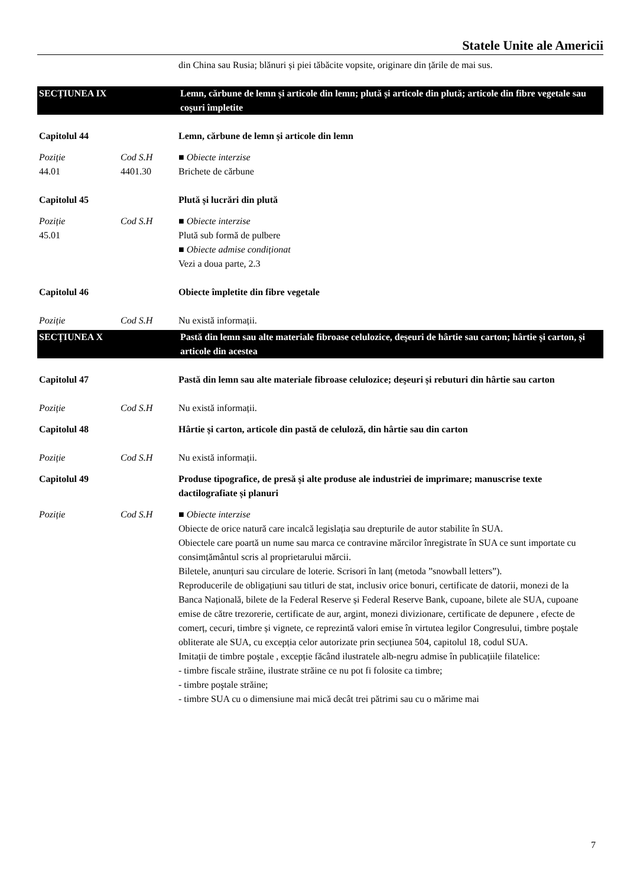Statele Unite ale Americii
din China sau Rusia; blănuri și piei tăbăcite vopsite, originare din țările de mai sus.
SECȚIUNEA IX Lemn, cărbune de lemn și articole din lemn; plută și articole din plută; articole din fibre vegetale sau coşuri împletite
Capitolul 44 Lemn, cărbune de lemn și articole din lemn
Poziție
44.01
Cod S.H
4401.30
■ Obiecte interzise
Brichete de cărbune
Capitolul 45 Plută și lucrări din plută
Poziție
45.01
Cod S.H ■ Obiecte interzise
Plută sub formă de pulbere
■ Obiecte admise condiționat
Vezi a doua parte, 2.3
Capitolul 46 Obiecte împletite din fibre vegetale
Poziție Cod S.H Nu există informații.
SECȚIUNEA X Pastă din lemn sau alte materiale fibroase celulozice, deşeuri de hârtie sau carton; hârtie și carton, și articole din acestea
Capitolul 47 Pastă din lemn sau alte materiale fibroase celulozice; deşeuri și rebuturi din hârtie sau carton
Poziție Cod S.H Nu există informații.
Capitolul 48 Hârtie și carton, articole din pastă de celuloză, din hârtie sau din carton
Poziție Cod S.H Nu există informații.
Capitolul 49 Produse tipografice, de presă și alte produse ale industriei de imprimare; manuscrise texte dactilografiate și planuri
Poziție Cod S.H ■ Obiecte interzise
Obiecte de orice natură care incalcă legislația sau drepturile de autor stabilite în SUA.
Obiectele care poartă un nume sau marca ce contravine mărcilor înregistrate în SUA ce sunt importate cu consimțământul scris al proprietarului mărcii.
Biletele, anunțuri sau circulare de loterie. Scrisori în lanț (metoda ”snowball letters”).
Reproducerile de obligațiuni sau titluri de stat, inclusiv orice bonuri, certificate de datorii, monezi de la Banca Națională, bilete de la Federal Reserve și Federal Reserve Bank, cupoane, bilete ale SUA, cupoane emise de către trezorerie, certificate de aur, argint, monezi divizionare, certificate de depunere , efecte de comerț, cecuri, timbre și vignete, ce reprezintă valori emise în virtutea legilor Congresului, timbre poştale obliterate ale SUA, cu excepția celor autorizate prin secțiunea 504, capitolul 18, codul SUA.
Imitații de timbre poştale , excepție făcând ilustratele alb-negru admise în publicațiile filatelice:
- timbre fiscale străine, ilustrate străine ce nu pot fi folosite ca timbre;
- timbre poştale străine;
- timbre SUA cu o dimensiune mai mică decât trei pătrimi sau cu o mărime mai
7